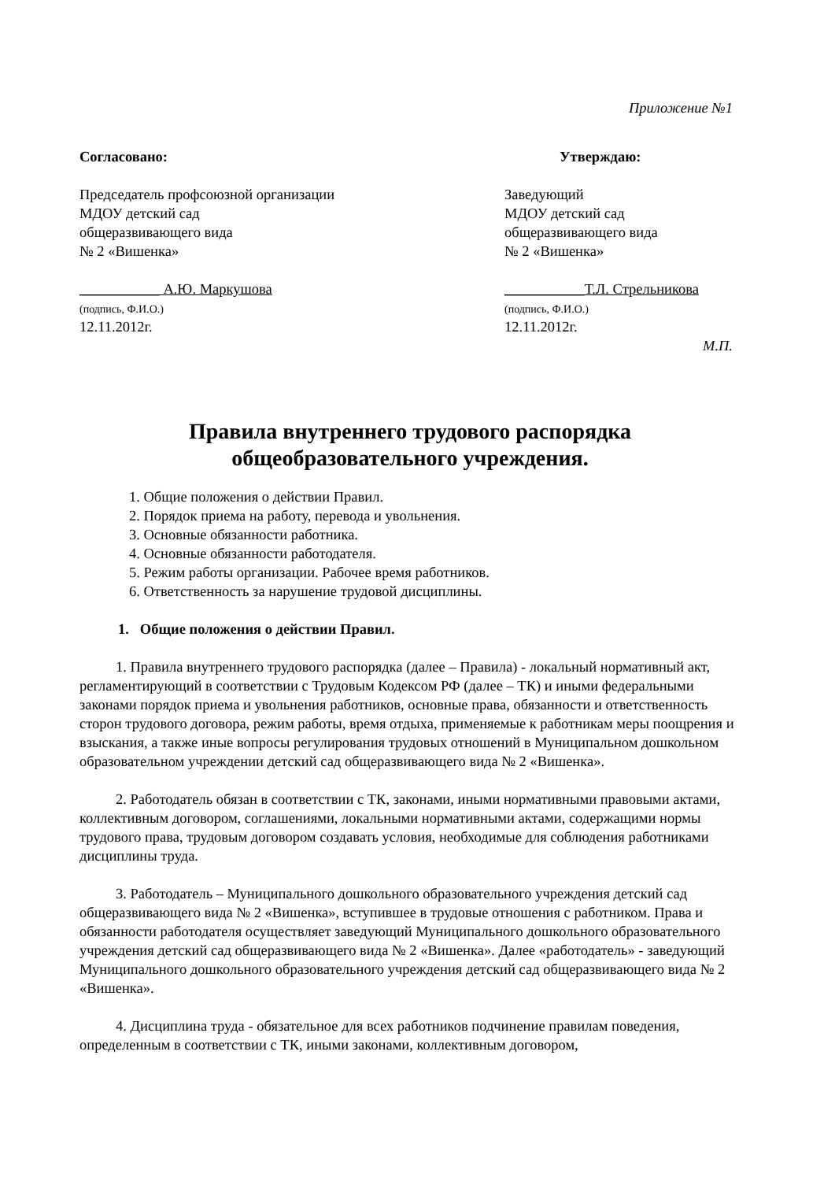Приложение №1
Согласовано:
Председатель профсоюзной организации
МДОУ детский сад
общеразвивающего вида
№ 2 «Вишенка»
___________ А.Ю. Маркушова
(подпись, Ф.И.О.)
12.11.2012г.
Утверждаю:
Заведующий
МДОУ детский сад
общеразвивающего вида
№ 2 «Вишенка»
___________Т.Л. Стрельникова
(подпись, Ф.И.О.)
12.11.2012г.
М.П.
Правила внутреннего трудового распорядка
общеобразовательного учреждения.
1. Общие положения о действии Правил.
2. Порядок приема на работу, перевода и увольнения.
3. Основные обязанности работника.
4. Основные обязанности работодателя.
5. Режим работы организации. Рабочее время работников.
6. Ответственность за нарушение трудовой дисциплины.
1. Общие положения о действии Правил.
1. Правила внутреннего трудового распорядка (далее – Правила) - локальный нормативный акт, регламентирующий в соответствии с Трудовым Кодексом РФ (далее – ТК) и иными федеральными законами порядок приема и увольнения работников, основные права, обязанности и ответственность сторон трудового договора, режим работы, время отдыха, применяемые к работникам меры поощрения и взыскания, а также иные вопросы регулирования трудовых отношений в Муниципальном дошкольном образовательном учреждении детский сад общеразвивающего вида № 2 «Вишенка».
2. Работодатель обязан в соответствии с ТК, законами, иными нормативными правовыми актами, коллективным договором, соглашениями, локальными нормативными актами, содержащими нормы трудового права, трудовым договором создавать условия, необходимые для соблюдения работниками дисциплины труда.
3. Работодатель – Муниципального дошкольного образовательного учреждения детский сад общеразвивающего вида № 2 «Вишенка», вступившее в трудовые отношения с работником. Права и обязанности работодателя осуществляет заведующий Муниципального дошкольного образовательного учреждения детский сад общеразвивающего вида № 2 «Вишенка». Далее «работодатель» - заведующий Муниципального дошкольного образовательного учреждения детский сад общеразвивающего вида № 2 «Вишенка».
4. Дисциплина труда - обязательное для всех работников подчинение правилам поведения, определенным в соответствии с ТК, иными законами, коллективным договором,